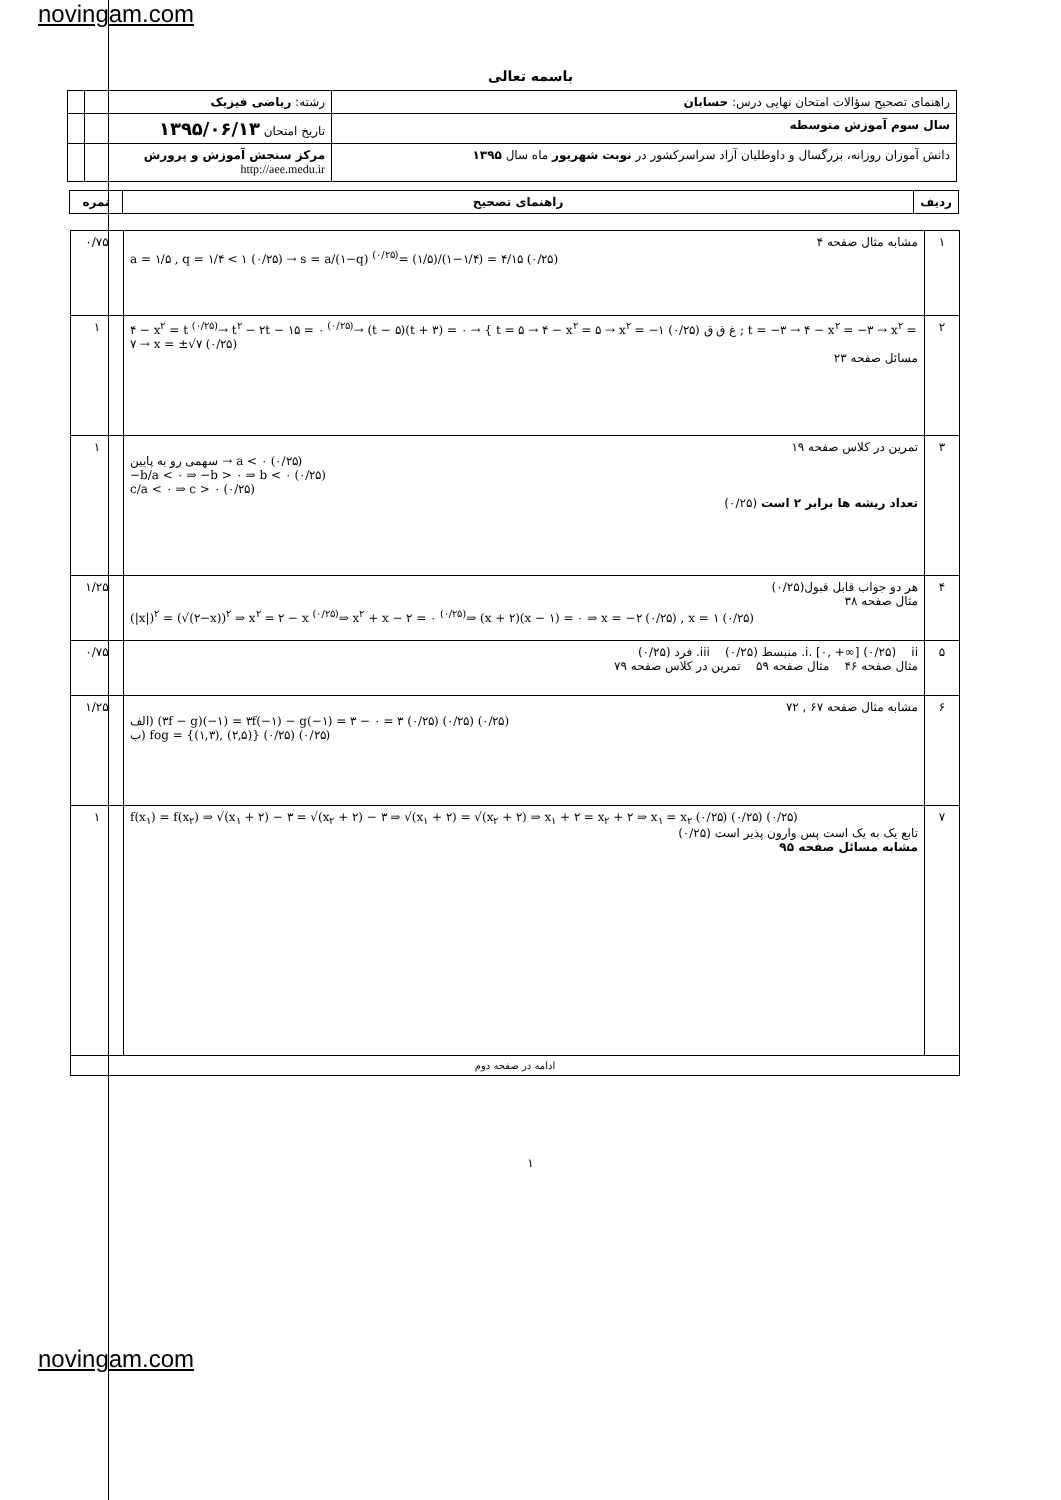novingam.com
باسمه تعالی
| راهنمای تصحیح سؤالات امتحان نهایی درس: حسابان | رشته: ریاضی فیزیک | |
| سال سوم آموزش متوسطه | تاریخ امتحان ۱۳۹۵/۰۶/۱۳ | |
| دانش آموزان روزانه، بزرگسال و داوطلبان آزاد سراسرکشور در نوبت شهریور ماه سال ۱۳۹۵ | مرکز سنجش آموزش و پرورش http://aee.medu.ir | |
| ردیف | راهنمای تصحیح | نمره |
| --- | --- | --- |
| ۱ | مشابه مثال صفحه ۴ a = ۱/۵ , q = ۱/۴ < ۱ (۰/۲۵) → s = a/(۱−q) <sup>(۰/۲۵)</sup>= (۱/۵)/(۱−۱/۴) = ۴/۱۵ (۰/۲۵) | ۰/۷۵ |
| ۲ | ۴ − x<sup>۲</sup> = t <sup>(۰/۲۵)</sup>→ t<sup>۲</sup> − ۲t − ۱۵ = ۰ <sup>(۰/۲۵)</sup>→ (t − ۵)(t + ۳) = ۰ → { t = ۵ → ۴ − x<sup>۲</sup> = ۵ → x<sup>۲</sup> = −۱ غ ق ق (۰/۲۵) ; t = −۳ → ۴ − x<sup>۲</sup> = −۳ → x<sup>۲</sup> = ۷ → x = ±√۷ (۰/۲۵) مسائل صفحه ۲۳ | ۱ |
| ۳ | تمرین در کلاس صفحه ۱۹ سهمی رو به پایین → a < ۰ (۰/۲۵) −b/a < ۰ ⇒ −b > ۰ ⇒ b < ۰ (۰/۲۵) c/a < ۰ ⇒ c > ۰ (۰/۲۵) تعداد ریشه ها برابر ۲ است (۰/۲۵) | ۱ |
| ۴ | هر دو جواب قابل قبول(۰/۲۵) مثال صفحه ۳۸ (/x/)<sup>۲</sup> = (√(۲−x))<sup>۲</sup> ⇒ x<sup>۲</sup> = ۲ − x <sup>(۰/۲۵)</sup>⇒ x<sup>۲</sup> + x − ۲ = ۰ <sup>(۰/۲۵)</sup>⇒ (x + ۲)(x − ۱) = ۰ ⇒ x = −۲ (۰/۲۵) , x = ۱ (۰/۲۵) | ۱/۲۵ |
| ۵ | i. [۰, +∞] (۰/۲۵) ii. منبسط (۰/۲۵) iii. فرد (۰/۲۵) مثال صفحه ۴۶ مثال صفحه ۵۹ تمرین در کلاس صفحه ۷۹ | ۰/۷۵ |
| ۶ | مشابه مثال صفحه ۶۷ , ۷۲ الف) (۳f − g)(−۱) = ۳f(−۱) − g(−۱) = ۳ − ۰ = ۳ (۰/۲۵) (۰/۲۵) (۰/۲۵) ب) fog = {(۱,۳), (۲,۵)} (۰/۲۵) (۰/۲۵) | ۱/۲۵ |
| ۷ | f(x<sub>۱</sub>) = f(x<sub>۲</sub>) ⇒ √(x<sub>۱</sub> + ۲) − ۳ = √(x<sub>۲</sub> + ۲) − ۳ ⇒ √(x<sub>۱</sub> + ۲) = √(x<sub>۲</sub> + ۲) ⇒ x<sub>۱</sub> + ۲ = x<sub>۲</sub> + ۲ ⇒ x<sub>۱</sub> = x<sub>۲</sub> (۰/۲۵) (۰/۲۵) (۰/۲۵) تابع یک به یک است پس وارون پذیر است (۰/۲۵) مشابه مسائل صفحه ۹۵ | ۱ |
| ادامه در صفحه دوم | | |
۱
novingam.com